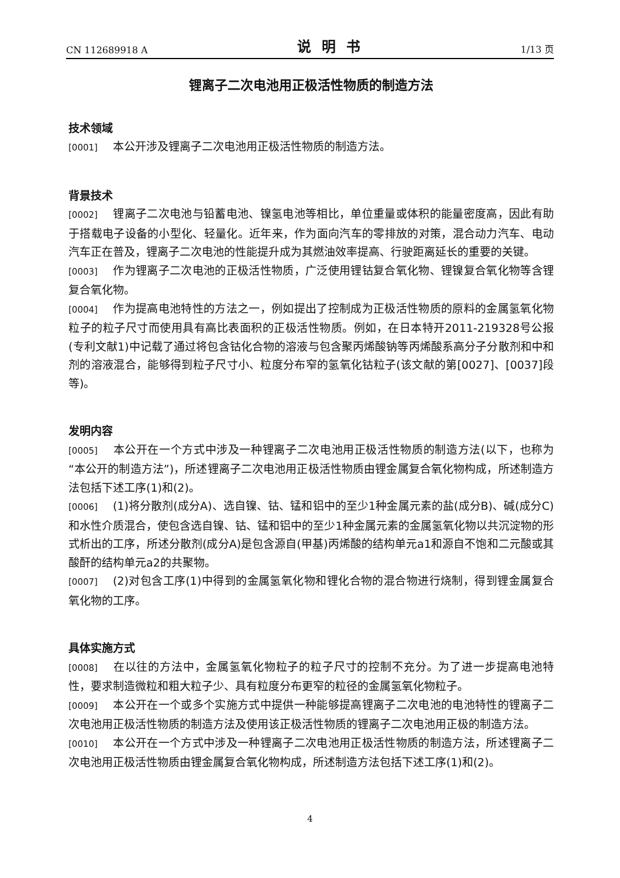CN 112689918 A 说明书 1/13 页
锂离子二次电池用正极活性物质的制造方法
技术领域
[0001] 本公开涉及锂离子二次电池用正极活性物质的制造方法。
背景技术
[0002] 锂离子二次电池与铅蓄电池、镍氢电池等相比，单位重量或体积的能量密度高，因此有助于搭载电子设备的小型化、轻量化。近年来，作为面向汽车的零排放的对策，混合动力汽车、电动汽车正在普及，锂离子二次电池的性能提升成为其燃油效率提高、行驶距离延长的重要的关键。
[0003] 作为锂离子二次电池的正极活性物质，广泛使用锂钴复合氧化物、锂镍复合氧化物等含锂复合氧化物。
[0004] 作为提高电池特性的方法之一，例如提出了控制成为正极活性物质的原料的金属氢氧化物粒子的粒子尺寸而使用具有高比表面积的正极活性物质。例如，在日本特开2011-219328号公报(专利文献1)中记载了通过将包含钴化合物的溶液与包含聚丙烯酸钠等丙烯酸系高分子分散剂和中和剂的溶液混合，能够得到粒子尺寸小、粒度分布窄的氢氧化钴粒子(该文献的第[0027]、[0037]段等)。
发明内容
[0005] 本公开在一个方式中涉及一种锂离子二次电池用正极活性物质的制造方法(以下，也称为“本公开的制造方法”)，所述锂离子二次电池用正极活性物质由锂金属复合氧化物构成，所述制造方法包括下述工序(1)和(2)。
[0006] (1)将分散剂(成分A)、选自镍、钴、锰和铝中的至少1种金属元素的盐(成分B)、碱(成分C)和水性介质混合，使包含选自镍、钴、锰和铝中的至少1种金属元素的金属氢氧化物以共沉淀物的形式析出的工序，所述分散剂(成分A)是包含源自(甲基)丙烯酸的结构单元a1和源自不饱和二元酸或其酸酐的结构单元a2的共聚物。
[0007] (2)对包含工序(1)中得到的金属氢氧化物和锂化合物的混合物进行烧制，得到锂金属复合氧化物的工序。
具体实施方式
[0008] 在以往的方法中，金属氢氧化物粒子的粒子尺寸的控制不充分。为了进一步提高电池特性，要求制造微粒和粗大粒子少、具有粒度分布更窄的粒径的金属氢氧化物粒子。
[0009] 本公开在一个或多个实施方式中提供一种能够提高锂离子二次电池的电池特性的锂离子二次电池用正极活性物质的制造方法及使用该正极活性物质的锂离子二次电池用正极的制造方法。
[0010] 本公开在一个方式中涉及一种锂离子二次电池用正极活性物质的制造方法，所述锂离子二次电池用正极活性物质由锂金属复合氧化物构成，所述制造方法包括下述工序(1)和(2)。
4